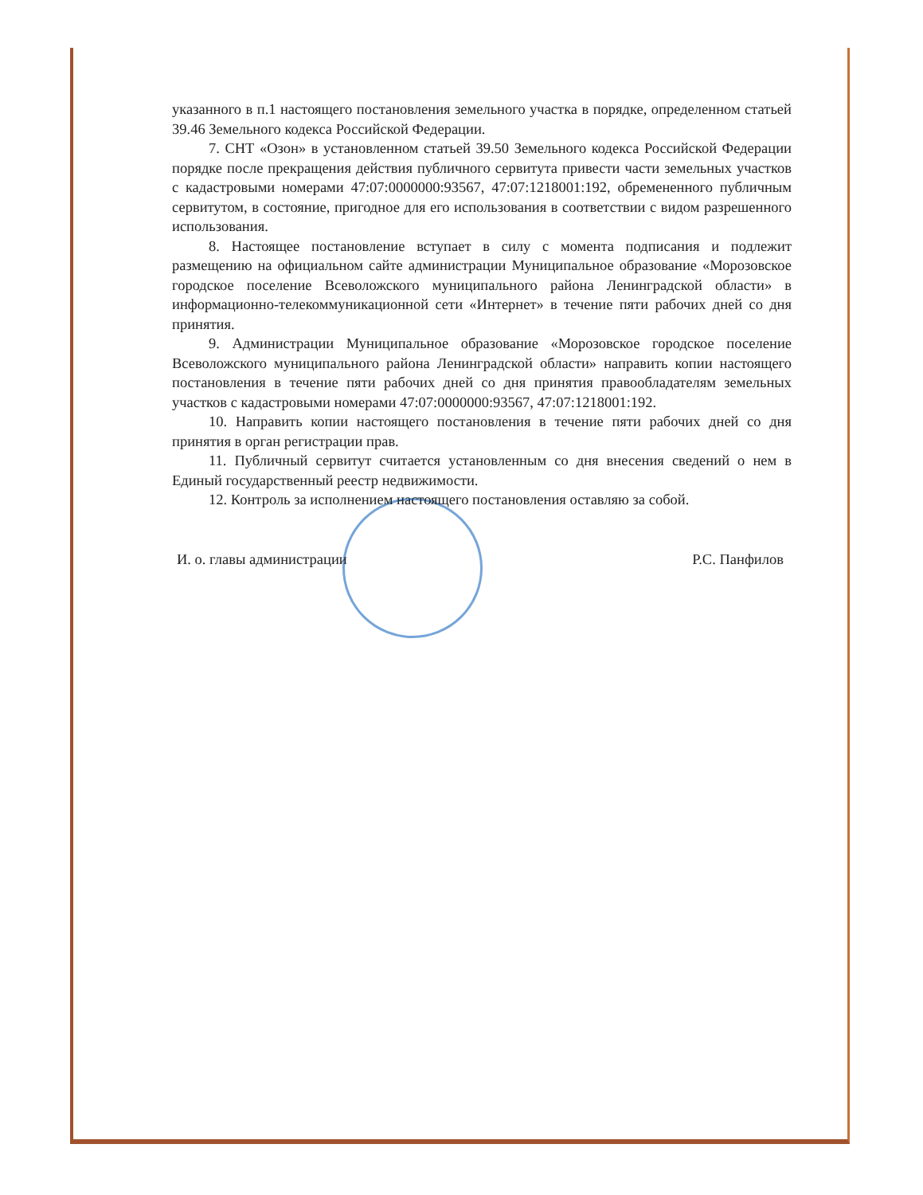указанного в п.1 настоящего постановления земельного участка в порядке, определенном статьей 39.46 Земельного кодекса Российской Федерации.
7. СНТ «Озон» в установленном статьей 39.50 Земельного кодекса Российской Федерации порядке после прекращения действия публичного сервитута привести части земельных участков с кадастровыми номерами 47:07:0000000:93567, 47:07:1218001:192, обремененного публичным сервитутом, в состояние, пригодное для его использования в соответствии с видом разрешенного использования.
8. Настоящее постановление вступает в силу с момента подписания и подлежит размещению на официальном сайте администрации Муниципальное образование «Морозовское городское поселение Всеволожского муниципального района Ленинградской области» в информационно-телекоммуникационной сети «Интернет» в течение пяти рабочих дней со дня принятия.
9. Администрации Муниципальное образование «Морозовское городское поселение Всеволожского муниципального района Ленинградской области» направить копии настоящего постановления в течение пяти рабочих дней со дня принятия правообладателям земельных участков с кадастровыми номерами 47:07:0000000:93567, 47:07:1218001:192.
10. Направить копии настоящего постановления в течение пяти рабочих дней со дня принятия в орган регистрации прав.
11. Публичный сервитут считается установленным со дня внесения сведений о нем в Единый государственный реестр недвижимости.
12. Контроль за исполнением настоящего постановления оставляю за собой.
И. о. главы администрации Р.С. Панфилов